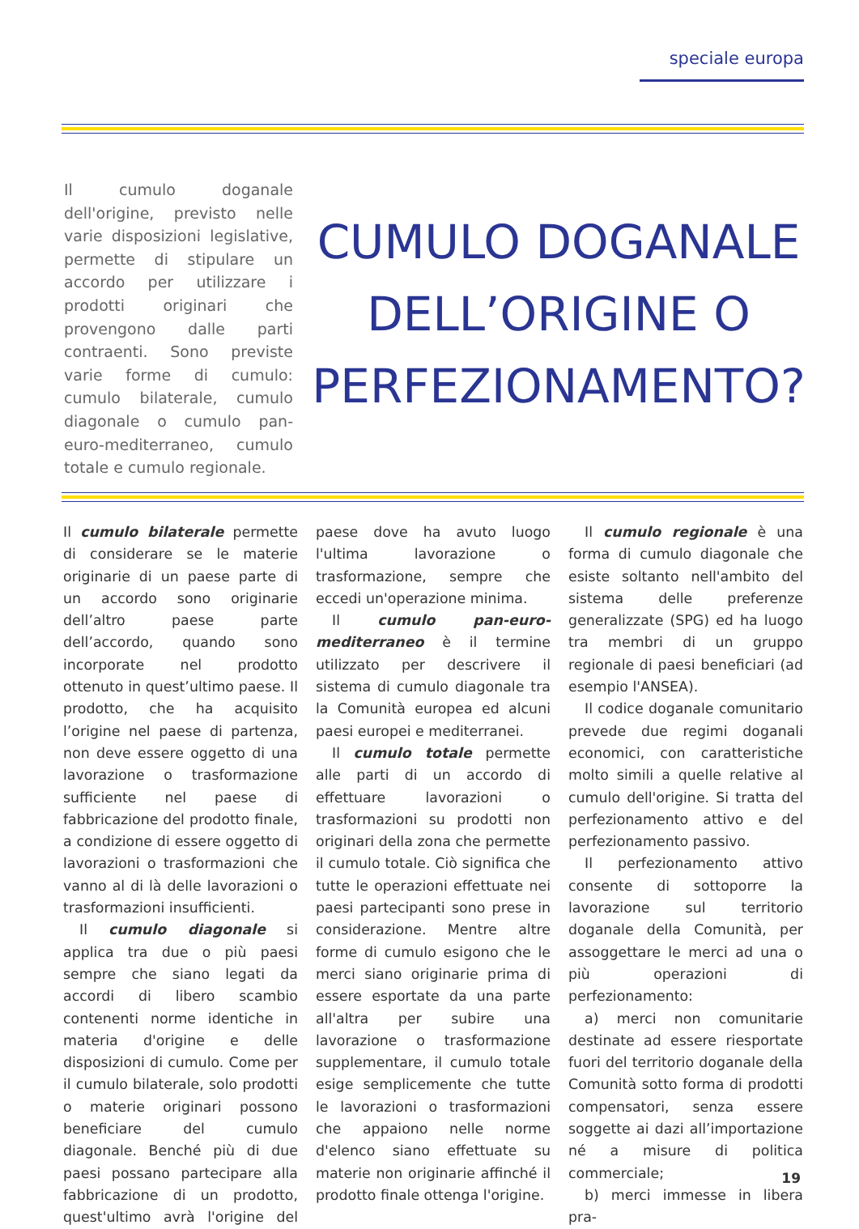speciale europa
Il cumulo doganale dell'origine, previsto nelle varie disposizioni legislative, permette di stipulare un accordo per utilizzare i prodotti originari che provengono dalle parti contraenti. Sono previste varie forme di cumulo: cumulo bilaterale, cumulo diagonale o cumulo pan-euro-mediterraneo, cumulo totale e cumulo regionale.
CUMULO DOGANALE DELL’ORIGINE O PERFEZIONAMENTO?
Il cumulo bilaterale permette di considerare se le materie originarie di un paese parte di un accordo sono originarie dell’altro paese parte dell’accordo, quando sono incorporate nel prodotto ottenuto in quest’ultimo paese. Il prodotto, che ha acquisito l’origine nel paese di partenza, non deve essere oggetto di una lavorazione o trasformazione sufficiente nel paese di fabbricazione del prodotto finale, a condizione di essere oggetto di lavorazioni o trasformazioni che vanno al di là delle lavorazioni o trasformazioni insufficienti.
Il cumulo diagonale si applica tra due o più paesi sempre che siano legati da accordi di libero scambio contenenti norme identiche in materia d'origine e delle disposizioni di cumulo. Come per il cumulo bilaterale, solo prodotti o materie originari possono beneficiare del cumulo diagonale. Benché più di due paesi possano partecipare alla fabbricazione di un prodotto, quest'ultimo avrà l'origine del paese dove ha avuto luogo l'ultima lavorazione o trasformazione, sempre che eccedi un'operazione minima.
Il cumulo pan-euro-mediterraneo è il termine utilizzato per descrivere il sistema di cumulo diagonale tra la Comunità europea ed alcuni paesi europei e mediterranei.
Il cumulo totale permette alle parti di un accordo di effettuare lavorazioni o trasformazioni su prodotti non originari della zona che permette il cumulo totale. Ciò significa che tutte le operazioni effettuate nei paesi partecipanti sono prese in considerazione. Mentre altre forme di cumulo esigono che le merci siano originarie prima di essere esportate da una parte all'altra per subire una lavorazione o trasformazione supplementare, il cumulo totale esige semplicemente che tutte le lavorazioni o trasformazioni che appaiono nelle norme d'elenco siano effettuate su materie non originarie affinché il prodotto finale ottenga l'origine.
Il cumulo regionale è una forma di cumulo diagonale che esiste soltanto nell'ambito del sistema delle preferenze generalizzate (SPG) ed ha luogo tra membri di un gruppo regionale di paesi beneficiari (ad esempio l'ANSEA).
Il codice doganale comunitario prevede due regimi doganali economici, con caratteristiche molto simili a quelle relative al cumulo dell'origine. Si tratta del perfezionamento attivo e del perfezionamento passivo.
Il perfezionamento attivo consente di sottoporre la lavorazione sul territorio doganale della Comunità, per assoggettare le merci ad una o più operazioni di perfezionamento:
a) merci non comunitarie destinate ad essere riesportate fuori del territorio doganale della Comunità sotto forma di prodotti compensatori, senza essere soggette ai dazi all’importazione né a misure di politica commerciale;
b) merci immesse in libera pra-
19